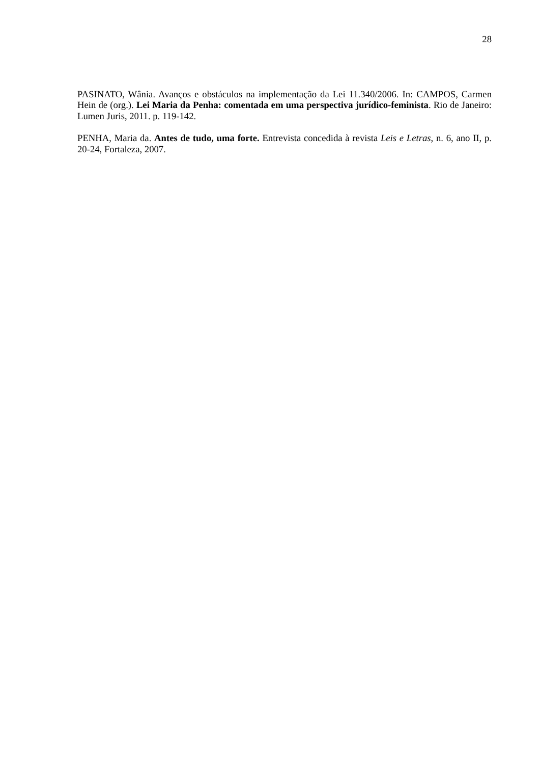28
PASINATO, Wânia. Avanços e obstáculos na implementação da Lei 11.340/2006. In: CAMPOS, Carmen Hein de (org.). Lei Maria da Penha: comentada em uma perspectiva jurídico-feminista. Rio de Janeiro: Lumen Juris, 2011. p. 119-142.
PENHA, Maria da. Antes de tudo, uma forte. Entrevista concedida à revista Leis e Letras, n. 6, ano II, p. 20-24, Fortaleza, 2007.